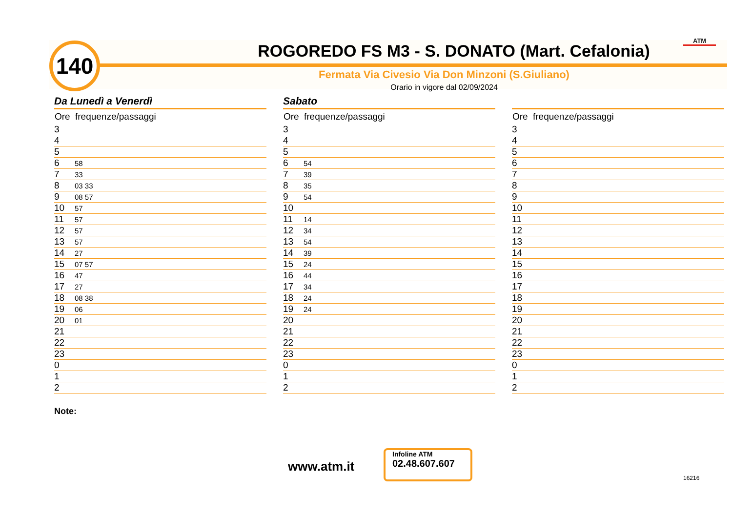140 ROGOREDO FS M3 - S. DONATO (Mart. Cefalonia)
ATM
Fermata Via Civesio Via Don Minzoni (S.Giuliano)
Orario in vigore dal 02/09/2024
Da Lunedì a Venerdì
| Ore | frequenze/passaggi |
| --- | --- |
| 3 | |
| 4 | |
| 5 | |
| 6 | 58 |
| 7 | 33 |
| 8 | 03 33 |
| 9 | 08 57 |
| 10 | 57 |
| 11 | 57 |
| 12 | 57 |
| 13 | 57 |
| 14 | 27 |
| 15 | 07 57 |
| 16 | 47 |
| 17 | 27 |
| 18 | 08 38 |
| 19 | 06 |
| 20 | 01 |
| 21 | |
| 22 | |
| 23 | |
| 0 | |
| 1 | |
| 2 | |
Sabato
| Ore | frequenze/passaggi |
| --- | --- |
| 3 | |
| 4 | |
| 5 | |
| 6 | 54 |
| 7 | 39 |
| 8 | 35 |
| 9 | 54 |
| 10 | |
| 11 | 14 |
| 12 | 34 |
| 13 | 54 |
| 14 | 39 |
| 15 | 24 |
| 16 | 44 |
| 17 | 34 |
| 18 | 24 |
| 19 | 24 |
| 20 | |
| 21 | |
| 22 | |
| 23 | |
| 0 | |
| 1 | |
| 2 | |
| Ore | frequenze/passaggi |
| --- | --- |
| 3 | |
| 4 | |
| 5 | |
| 6 | |
| 7 | |
| 8 | |
| 9 | |
| 10 | |
| 11 | |
| 12 | |
| 13 | |
| 14 | |
| 15 | |
| 16 | |
| 17 | |
| 18 | |
| 19 | |
| 20 | |
| 21 | |
| 22 | |
| 23 | |
| 0 | |
| 1 | |
| 2 | |
Note:
www.atm.it
Infoline ATM
02.48.607.607
16216